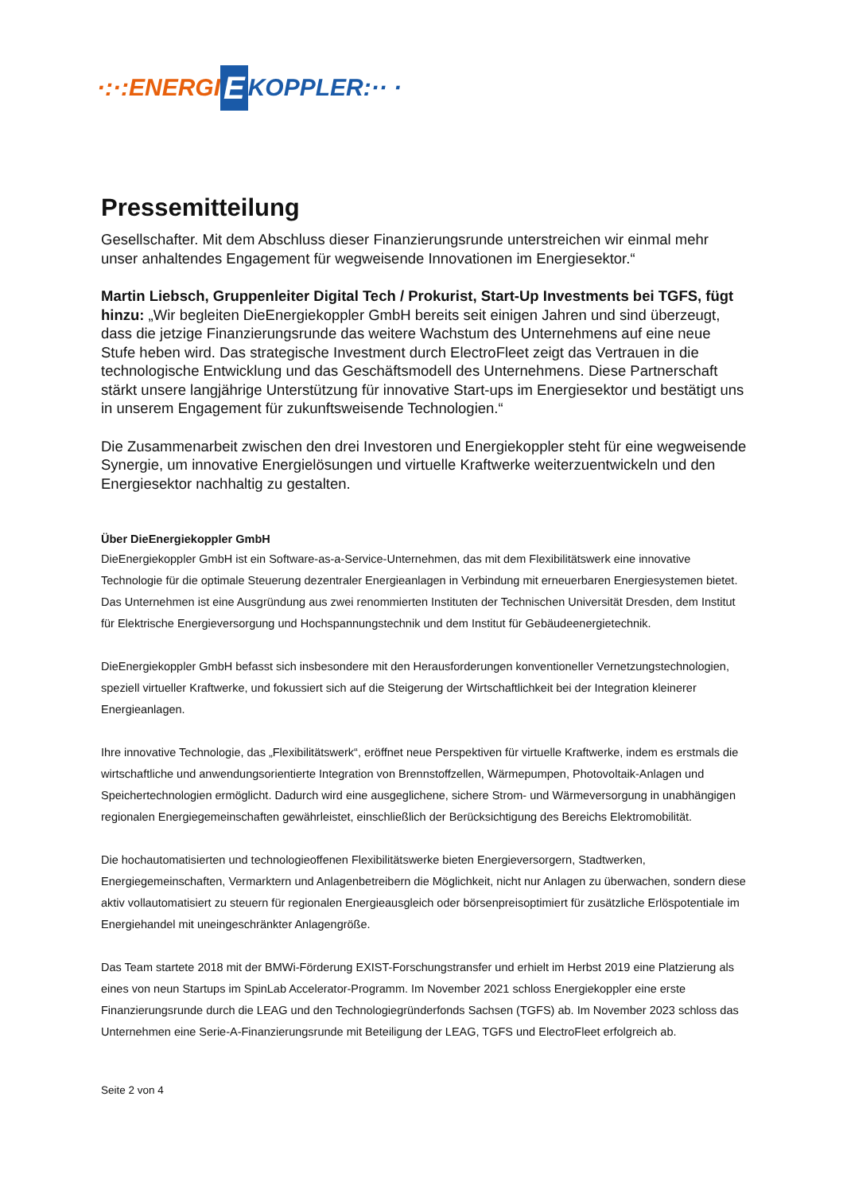·:·:ENERGI E KOPPLER:·· ·
Pressemitteilung
Gesellschafter. Mit dem Abschluss dieser Finanzierungsrunde unterstreichen wir einmal mehr unser anhaltendes Engagement für wegweisende Innovationen im Energiesektor.“
Martin Liebsch, Gruppenleiter Digital Tech / Prokurist, Start-Up Investments bei TGFS, fügt hinzu: „Wir begleiten DieEnergiekoppler GmbH bereits seit einigen Jahren und sind überzeugt, dass die jetzige Finanzierungsrunde das weitere Wachstum des Unternehmens auf eine neue Stufe heben wird. Das strategische Investment durch ElectroFleet zeigt das Vertrauen in die technologische Entwicklung und das Geschäftsmodell des Unternehmens. Diese Partnerschaft stärkt unsere langjährige Unterstützung für innovative Start-ups im Energiesektor und bestätigt uns in unserem Engagement für zukunftsweisende Technologien.“
Die Zusammenarbeit zwischen den drei Investoren und Energiekoppler steht für eine wegweisende Synergie, um innovative Energielösungen und virtuelle Kraftwerke weiterzuentwickeln und den Energiesektor nachhaltig zu gestalten.
Über DieEnergiekoppler GmbH
DieEnergiekoppler GmbH ist ein Software-as-a-Service-Unternehmen, das mit dem Flexibilitätswerk eine innovative Technologie für die optimale Steuerung dezentraler Energieanlagen in Verbindung mit erneuerbaren Energiesystemen bietet. Das Unternehmen ist eine Ausgründung aus zwei renommierten Instituten der Technischen Universität Dresden, dem Institut für Elektrische Energieversorgung und Hochspannungstechnik und dem Institut für Gebäudeenergietechnik.
DieEnergiekoppler GmbH befasst sich insbesondere mit den Herausforderungen konventioneller Vernetzungstechnologien, speziell virtueller Kraftwerke, und fokussiert sich auf die Steigerung der Wirtschaftlichkeit bei der Integration kleinerer Energieanlagen.
Ihre innovative Technologie, das „Flexibilitätswerk“, eröffnet neue Perspektiven für virtuelle Kraftwerke, indem es erstmals die wirtschaftliche und anwendungsorientierte Integration von Brennstoffzellen, Wärmepumpen, Photovoltaik-Anlagen und Speichertechnologien ermöglicht. Dadurch wird eine ausgeglichene, sichere Strom- und Wärmeversorgung in unabhängigen regionalen Energiegemeinschaften gewährleistet, einschließlich der Berücksichtigung des Bereichs Elektromobilität.
Die hochautomatisierten und technologieoffenen Flexibilitätswerke bieten Energieversorgern, Stadtwerken, Energiegemeinschaften, Vermarktern und Anlagenbetreibern die Möglichkeit, nicht nur Anlagen zu überwachen, sondern diese aktiv vollautomatisiert zu steuern für regionalen Energieausgleich oder börsenpreisoptimiert für zusätzliche Erlöspotentiale im Energiehandel mit uneingeschränkter Anlagengröße.
Das Team startete 2018 mit der BMWi-Förderung EXIST-Forschungstransfer und erhielt im Herbst 2019 eine Platzierung als eines von neun Startups im SpinLab Accelerator-Programm. Im November 2021 schloss Energiekoppler eine erste Finanzierungsrunde durch die LEAG und den Technologiegründerfonds Sachsen (TGFS) ab. Im November 2023 schloss das Unternehmen eine Serie-A-Finanzierungsrunde mit Beteiligung der LEAG, TGFS und ElectroFleet erfolgreich ab.
Seite 2 von 4